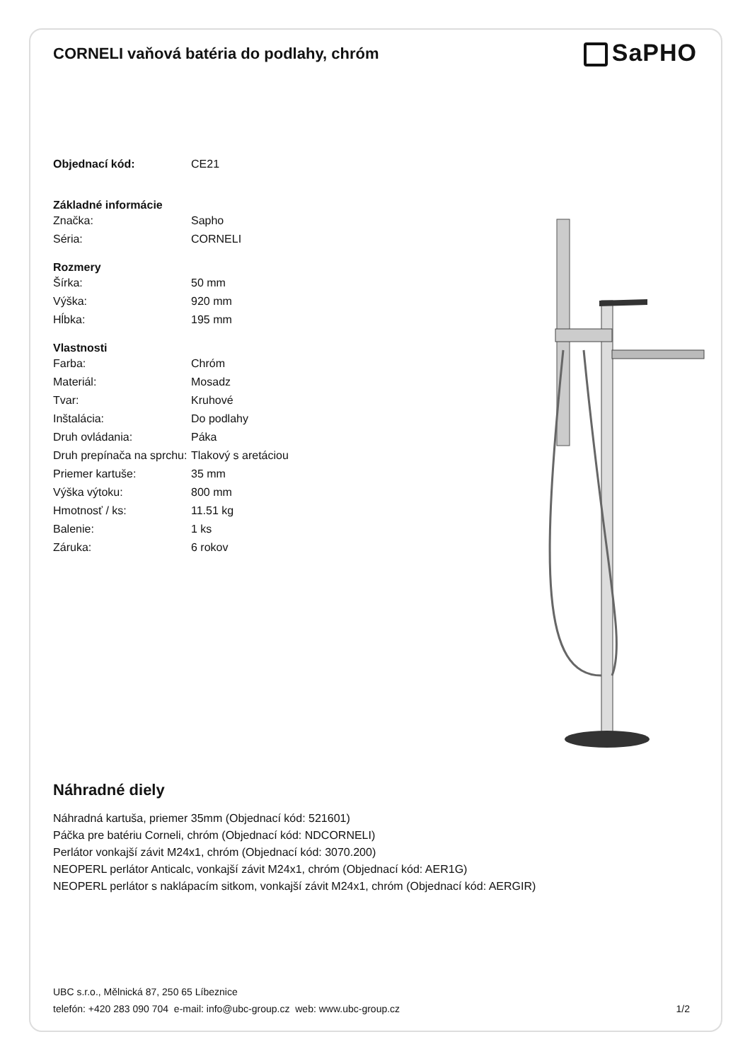CORNELI vaňová batéria do podlahy, chróm
SaPHO
| Objednací kód: | CE21 |
| Základné informácie | |
| Značka: | Sapho |
| Séria: | CORNELI |
| Rozmery | |
| Šírka: | 50 mm |
| Výška: | 920 mm |
| Hĺbka: | 195 mm |
| Vlastnosti | |
| Farba: | Chróm |
| Materiál: | Mosadz |
| Tvar: | Kruhové |
| Inštalácia: | Do podlahy |
| Druh ovládania: | Páka |
| Druh prepínača na sprchu: | Tlakový s aretáciou |
| Priemer kartuše: | 35 mm |
| Výška výtoku: | 800 mm |
| Hmotnosť / ks: | 11.51 kg |
| Balenie: | 1 ks |
| Záruka: | 6 rokov |
Náhradné diely
Náhradná kartuša, priemer 35mm (Objednací kód: 521601)
Páčka pre batériu Corneli, chróm (Objednací kód: NDCORNELI)
Perlátor vonkajší závit M24x1, chróm (Objednací kód: 3070.200)
NEOPERL perlátor Anticalc, vonkajší závit M24x1, chróm (Objednací kód: AER1G)
NEOPERL perlátor s naklápacím sitkom, vonkajší závit M24x1, chróm (Objednací kód: AERGIR)
UBC s.r.o., Mělnická 87, 250 65 Líbeznice
telefón: +420 283 090 704 e-mail: info@ubc-group.cz web: www.ubc-group.cz 1/2